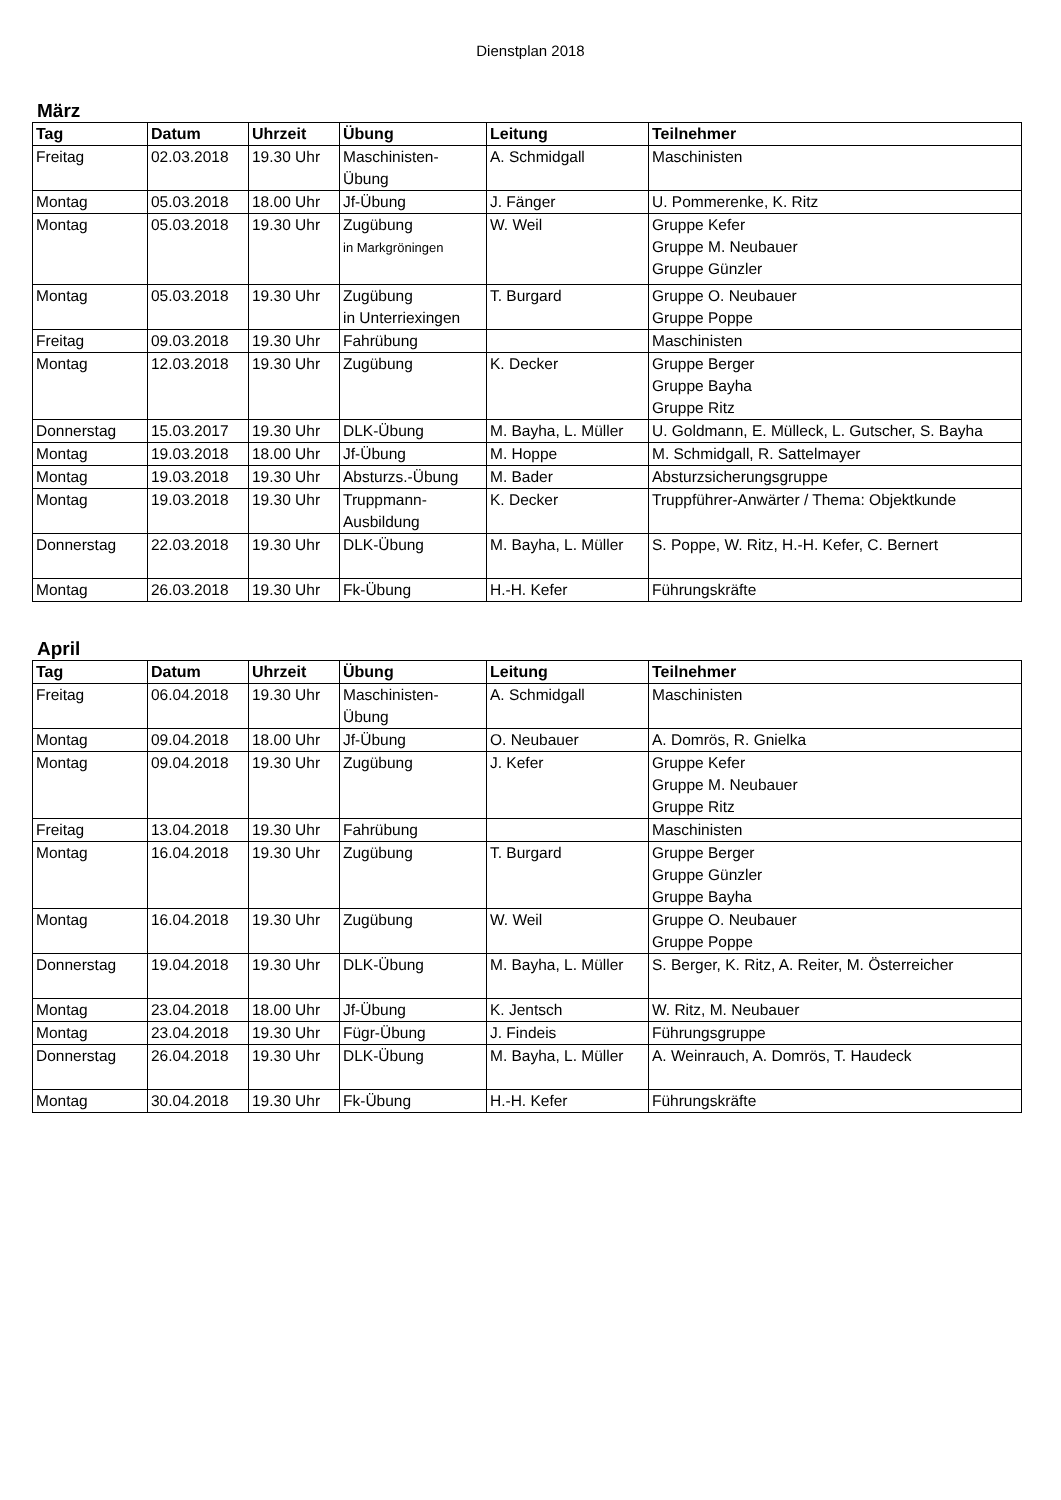Dienstplan 2018
März
| Tag | Datum | Uhrzeit | Übung | Leitung | Teilnehmer |
| --- | --- | --- | --- | --- | --- |
| Freitag | 02.03.2018 | 19.30 Uhr | Maschinisten- Übung | A. Schmidgall | Maschinisten |
| Montag | 05.03.2018 | 18.00 Uhr | Jf-Übung | J. Fänger | U. Pommerenke, K. Ritz |
| Montag | 05.03.2018 | 19.30 Uhr | Zugübung in Markgröningen | W. Weil | Gruppe Kefer Gruppe M. Neubauer Gruppe Günzler |
| Montag | 05.03.2018 | 19.30 Uhr | Zugübung in Unterriexingen | T. Burgard | Gruppe O. Neubauer Gruppe Poppe |
| Freitag | 09.03.2018 | 19.30 Uhr | Fahrübung | | Maschinisten |
| Montag | 12.03.2018 | 19.30 Uhr | Zugübung | K. Decker | Gruppe Berger Gruppe Bayha Gruppe Ritz |
| Donnerstag | 15.03.2017 | 19.30 Uhr | DLK-Übung | M. Bayha, L. Müller | U. Goldmann, E. Mülleck, L. Gutscher, S. Bayha |
| Montag | 19.03.2018 | 18.00 Uhr | Jf-Übung | M. Hoppe | M. Schmidgall, R. Sattelmayer |
| Montag | 19.03.2018 | 19.30 Uhr | Absturzs.-Übung | M. Bader | Absturzsicherungsgruppe |
| Montag | 19.03.2018 | 19.30 Uhr | Truppmann- Ausbildung | K. Decker | Truppführer-Anwärter / Thema: Objektkunde |
| Donnerstag | 22.03.2018 | 19.30 Uhr | DLK-Übung | M. Bayha, L. Müller | S. Poppe, W. Ritz, H.-H. Kefer, C. Bernert |
| Montag | 26.03.2018 | 19.30 Uhr | Fk-Übung | H.-H. Kefer | Führungskräfte |
April
| Tag | Datum | Uhrzeit | Übung | Leitung | Teilnehmer |
| --- | --- | --- | --- | --- | --- |
| Freitag | 06.04.2018 | 19.30 Uhr | Maschinisten- Übung | A. Schmidgall | Maschinisten |
| Montag | 09.04.2018 | 18.00 Uhr | Jf-Übung | O. Neubauer | A. Domrös, R. Gnielka |
| Montag | 09.04.2018 | 19.30 Uhr | Zugübung | J. Kefer | Gruppe Kefer Gruppe M. Neubauer Gruppe Ritz |
| Freitag | 13.04.2018 | 19.30 Uhr | Fahrübung | | Maschinisten |
| Montag | 16.04.2018 | 19.30 Uhr | Zugübung | T. Burgard | Gruppe Berger Gruppe Günzler Gruppe Bayha |
| Montag | 16.04.2018 | 19.30 Uhr | Zugübung | W. Weil | Gruppe O. Neubauer Gruppe Poppe |
| Donnerstag | 19.04.2018 | 19.30 Uhr | DLK-Übung | M. Bayha, L. Müller | S. Berger, K. Ritz, A. Reiter, M. Österreicher |
| Montag | 23.04.2018 | 18.00 Uhr | Jf-Übung | K. Jentsch | W. Ritz, M. Neubauer |
| Montag | 23.04.2018 | 19.30 Uhr | Fügr-Übung | J. Findeis | Führungsgruppe |
| Donnerstag | 26.04.2018 | 19.30 Uhr | DLK-Übung | M. Bayha, L. Müller | A. Weinrauch, A. Domrös, T. Haudeck |
| Montag | 30.04.2018 | 19.30 Uhr | Fk-Übung | H.-H. Kefer | Führungskräfte |